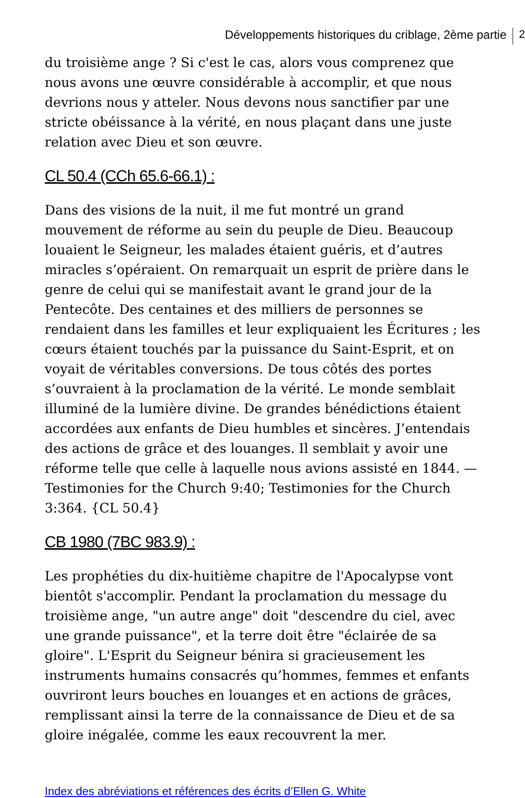Développements historiques du criblage, 2ème partie 2
du troisième ange ? Si c'est le cas, alors vous comprenez que nous avons une œuvre considérable à accomplir, et que nous devrions nous y atteler. Nous devons nous sanctifier par une stricte obéissance à la vérité, en nous plaçant dans une juste relation avec Dieu et son œuvre.
CL 50.4 (CCh 65.6-66.1) :
Dans des visions de la nuit, il me fut montré un grand mouvement de réforme au sein du peuple de Dieu. Beaucoup louaient le Seigneur, les malades étaient guéris, et d’autres miracles s’opéraient. On remarquait un esprit de prière dans le genre de celui qui se manifestait avant le grand jour de la Pentecôte. Des centaines et des milliers de personnes se rendaient dans les familles et leur expliquaient les Écritures ; les cœurs étaient touchés par la puissance du Saint-Esprit, et on voyait de véritables conversions. De tous côtés des portes s’ouvraient à la proclamation de la vérité. Le monde semblait illuminé de la lumière divine. De grandes bénédictions étaient accordées aux enfants de Dieu humbles et sincères. J’entendais des actions de grâce et des louanges. Il semblait y avoir une réforme telle que celle à laquelle nous avions assisté en 1844. — Testimonies for the Church 9:40; Testimonies for the Church 3:364. {CL 50.4}
CB 1980 (7BC 983.9) :
Les prophéties du dix-huitième chapitre de l'Apocalypse vont bientôt s'accomplir. Pendant la proclamation du message du troisième ange, "un autre ange" doit "descendre du ciel, avec une grande puissance", et la terre doit être "éclairée de sa gloire". L'Esprit du Seigneur bénira si gracieusement les instruments humains consacrés qu’hommes, femmes et enfants ouvriront leurs bouches en louanges et en actions de grâces, remplissant ainsi la terre de la connaissance de Dieu et de sa gloire inégalée, comme les eaux recouvrent la mer.
Index des abréviations et références des écrits d’Ellen G. White